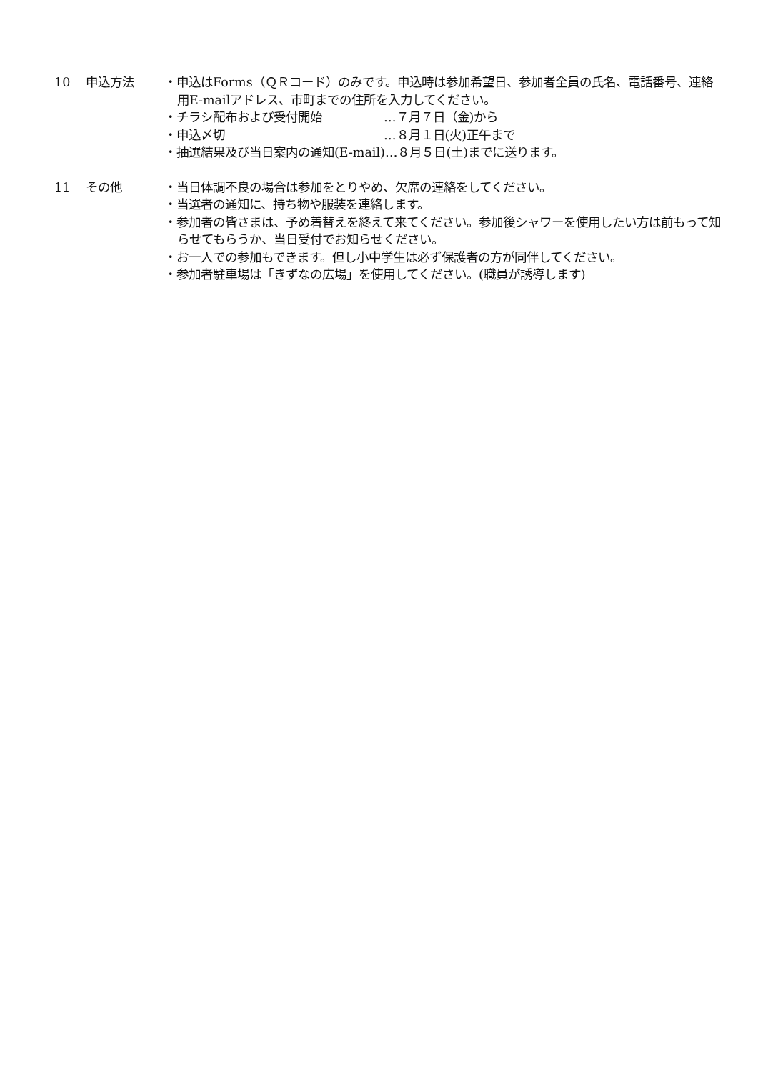10 申込方法 ・申込はForms（ＱＲコード）のみです。申込時は参加希望日、参加者全員の氏名、電話番号、連絡用E-mailアドレス、市町までの住所を入力してください。
・ チラシ配布および受付開始 …７月７日（金)から
・ 申込〆切 …８月１日(火)正午まで
・抽選結果及び当日案内の通知(E-mail)…８月５日(土)までに送ります。
11 その他 ・当日体調不良の場合は参加をとりやめ、欠席の連絡をしてください。
・当選者の通知に、持ち物や服装を連絡します。
・参加者の皆さまは、予め着替えを終えて来てください。参加後シャワーを使用したい方は前もって知らせてもらうか、当日受付でお知らせください。
・お一人での参加もできます。但し小中学生は必ず保護者の方が同伴してください。
・参加者駐車場は「きずなの広場」を使用してください。(職員が誘導します)